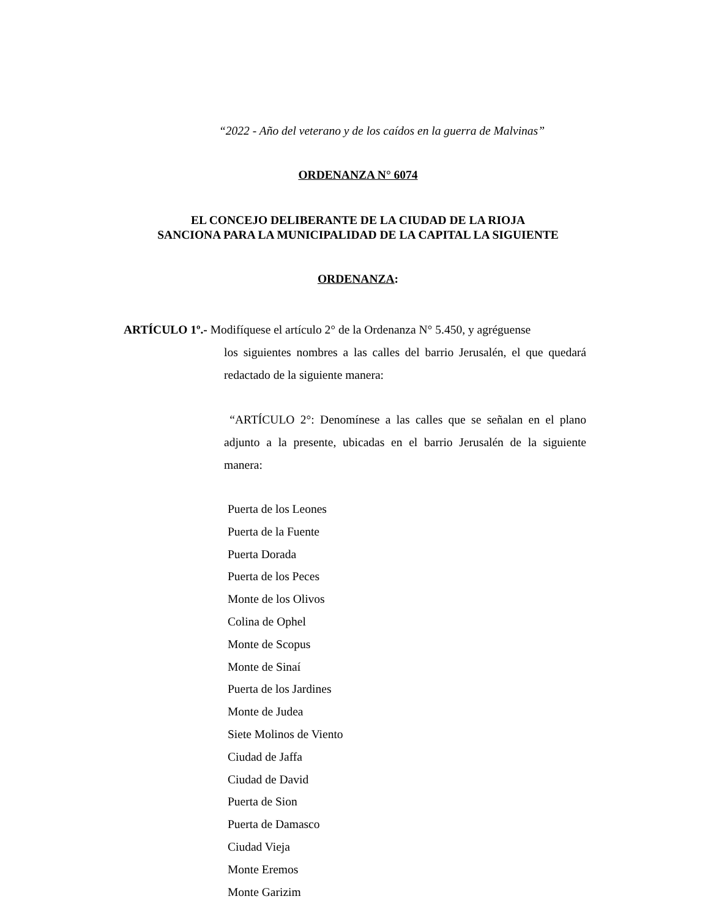“2022 - Año del veterano y de los caídos en la guerra de Malvinas”
ORDENANZA N° 6074
EL CONCEJO DELIBERANTE DE LA CIUDAD DE LA RIOJA
SANCIONA PARA LA MUNICIPALIDAD DE LA CAPITAL LA SIGUIENTE
ORDENANZA:
ARTÍCULO 1º.- Modifíquese el artículo 2° de la Ordenanza N° 5.450, y agréguense
los siguientes nombres a las calles del barrio Jerusalén, el que quedará redactado de la siguiente manera:
“ARTÍCULO 2°: Denomínese a las calles que se señalan en el plano adjunto a la presente, ubicadas en el barrio Jerusalén de la siguiente manera:
Puerta de los Leones
Puerta de la Fuente
Puerta Dorada
Puerta de los Peces
Monte de los Olivos
Colina de Ophel
Monte de Scopus
Monte de Sinaí
Puerta de los Jardines
Monte de Judea
Siete Molinos de Viento
Ciudad de Jaffa
Ciudad de David
Puerta de Sion
Puerta de Damasco
Ciudad Vieja
Monte Eremos
Monte Garizim